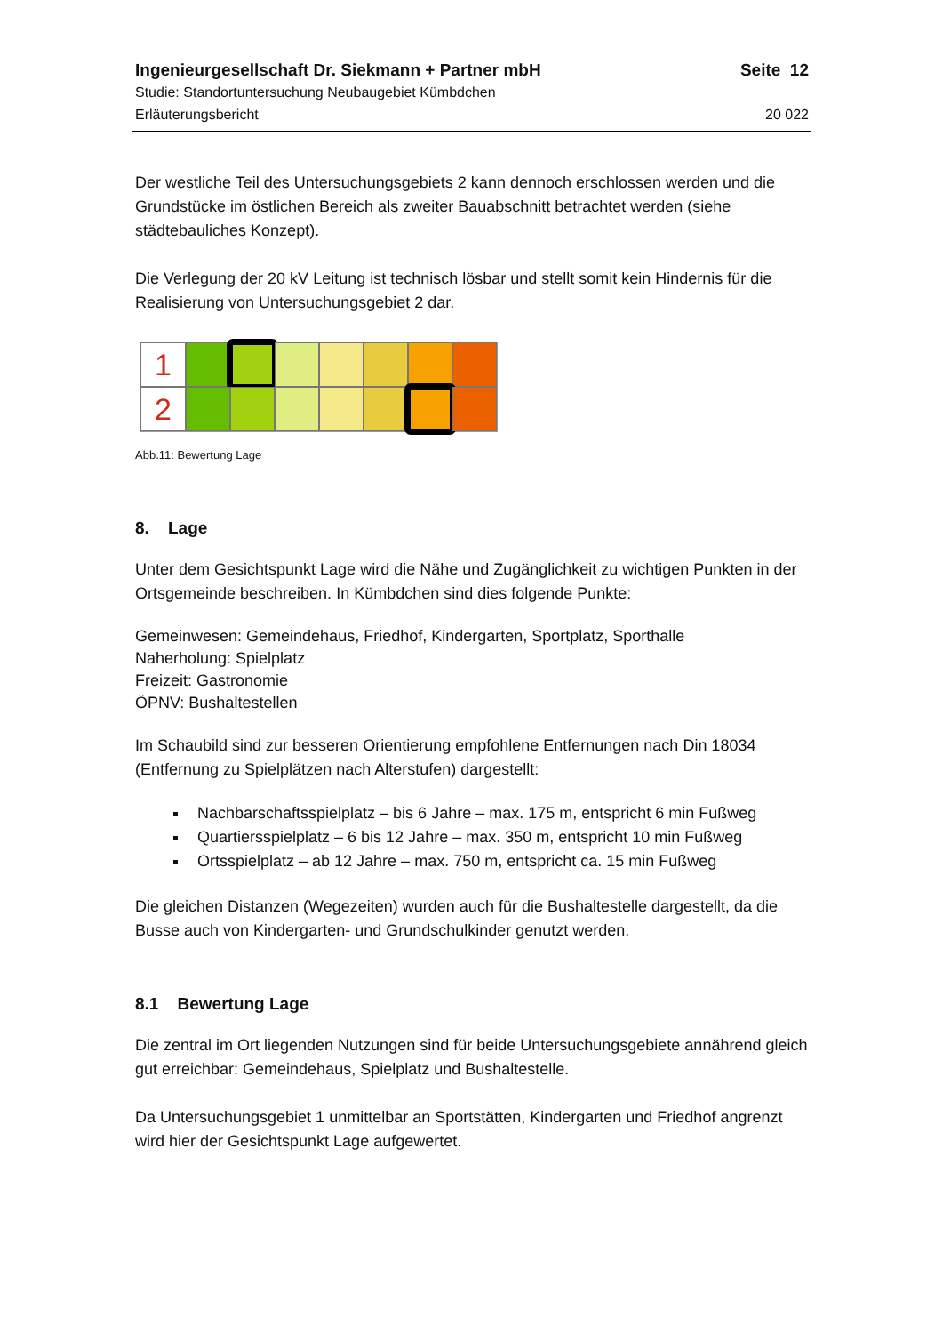Ingenieurgesellschaft Dr. Siekmann + Partner mbH Seite 12
Studie: Standortuntersuchung Neubaugebiet Kümbdchen
Erläuterungsbericht 20 022
Der westliche Teil des Untersuchungsgebiets 2 kann dennoch erschlossen werden und die Grundstücke im östlichen Bereich als zweiter Bauabschnitt betrachtet werden (siehe städtebauliches Konzept).
Die Verlegung der 20 kV Leitung ist technisch lösbar und stellt somit kein Hindernis für die Realisierung von Untersuchungsgebiet 2 dar.
1
2
Abb.11: Bewertung Lage
8. Lage
Unter dem Gesichtspunkt Lage wird die Nähe und Zugänglichkeit zu wichtigen Punkten in der Ortsgemeinde beschreiben. In Kümbdchen sind dies folgende Punkte:
Gemeinwesen: Gemeindehaus, Friedhof, Kindergarten, Sportplatz, Sporthalle
Naherholung: Spielplatz
Freizeit: Gastronomie
ÖPNV: Bushaltestellen
Im Schaubild sind zur besseren Orientierung empfohlene Entfernungen nach Din 18034 (Entfernung zu Spielplätzen nach Alterstufen) dargestellt:
Nachbarschaftsspielplatz – bis 6 Jahre – max. 175 m, entspricht 6 min Fußweg
Quartiersspielplatz – 6 bis 12 Jahre – max. 350 m, entspricht 10 min Fußweg
Ortsspielplatz – ab 12 Jahre – max. 750 m, entspricht ca. 15 min Fußweg
Die gleichen Distanzen (Wegezeiten) wurden auch für die Bushaltestelle dargestellt, da die Busse auch von Kindergarten- und Grundschulkinder genutzt werden.
8.1 Bewertung Lage
Die zentral im Ort liegenden Nutzungen sind für beide Untersuchungsgebiete annährend gleich gut erreichbar: Gemeindehaus, Spielplatz und Bushaltestelle.
Da Untersuchungsgebiet 1 unmittelbar an Sportstätten, Kindergarten und Friedhof angrenzt wird hier der Gesichtspunkt Lage aufgewertet.